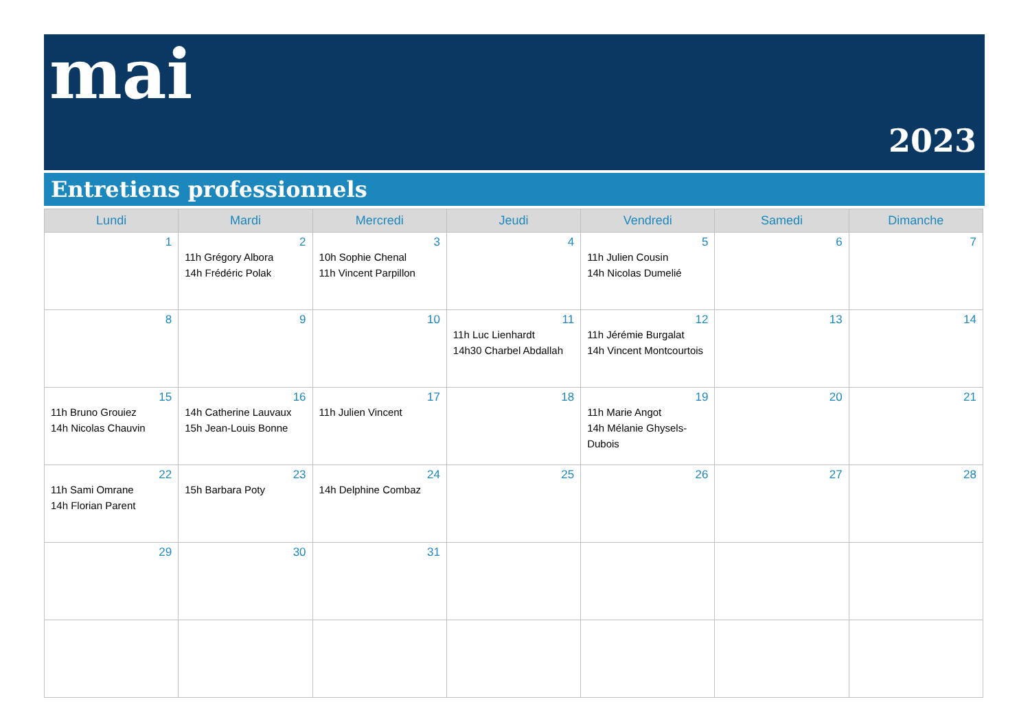mai
2023
Entretiens professionnels
| Lundi | Mardi | Mercredi | Jeudi | Vendredi | Samedi | Dimanche |
| --- | --- | --- | --- | --- | --- | --- |
| 1 | 2 11h Grégory Albora 14h Frédéric Polak | 3 10h Sophie Chenal 11h Vincent Parpillon | 4 | 5 11h Julien Cousin 14h Nicolas Dumelié | 6 | 7 |
| 8 | 9 | 10 | 11 11h Luc Lienhardt 14h30 Charbel Abdallah | 12 11h Jérémie Burgalat 14h Vincent Montcourtois | 13 | 14 |
| 15 11h Bruno Grouiez 14h Nicolas Chauvin | 16 14h Catherine Lauvaux 15h Jean-Louis Bonne | 17 11h Julien Vincent | 18 | 19 11h Marie Angot 14h Mélanie Ghysels-Dubois | 20 | 21 |
| 22 11h Sami Omrane 14h Florian Parent | 23 15h Barbara Poty | 24 14h Delphine Combaz | 25 | 26 | 27 | 28 |
| 29 | 30 | 31 | | | | |